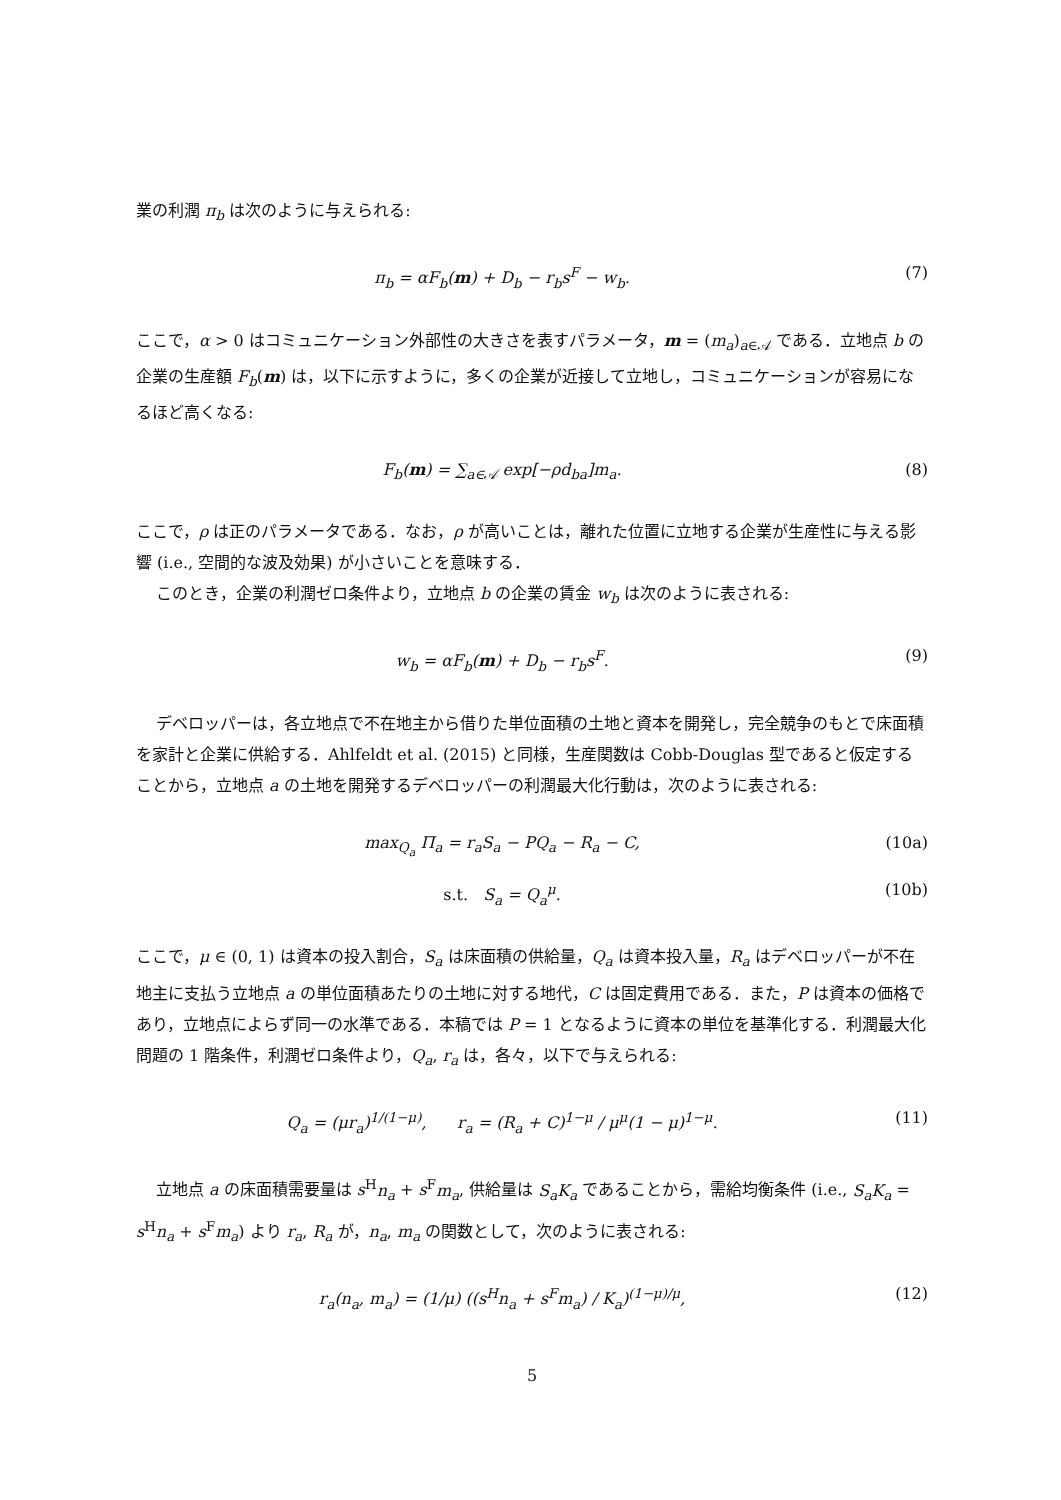業の利潤 π<sub>b</sub> は次のように与えられる:
π<sub>b</sub> = αF<sub>b</sub>(m) + D<sub>b</sub> − r<sub>b</sub>s<sup>F</sup> − w<sub>b</sub>. (7)
ここで，α > 0 はコミュニケーション外部性の大きさを表すパラメータ，m = (m<sub>a</sub>)<sub>a∈𝒜</sub> である．立地点 b の企業の生産額 F<sub>b</sub>(m) は，以下に示すように，多くの企業が近接して立地し，コミュニケーションが容易になるほど高くなる:
F<sub>b</sub>(m) = ∑<sub>a∈𝒜</sub> exp[−ρd<sub>ba</sub>]m<sub>a</sub>. (8)
ここで，ρ は正のパラメータである．なお，ρ が高いことは，離れた位置に立地する企業が生産性に与える影響 (i.e., 空間的な波及効果) が小さいことを意味する．
このとき，企業の利潤ゼロ条件より，立地点 b の企業の賃金 w<sub>b</sub> は次のように表される:
w<sub>b</sub> = αF<sub>b</sub>(m) + D<sub>b</sub> − r<sub>b</sub>s<sup>F</sup>. (9)
デベロッパーは，各立地点で不在地主から借りた単位面積の土地と資本を開発し，完全競争のもとで床面積を家計と企業に供給する．Ahlfeldt et al. (2015) と同様，生産関数は Cobb-Douglas 型であると仮定することから，立地点 a の土地を開発するデベロッパーの利潤最大化行動は，次のように表される:
max<sub>Q<sub>a</sub></sub> Π<sub>a</sub> = r<sub>a</sub>S<sub>a</sub> − PQ<sub>a</sub> − R<sub>a</sub> − C, (10a)
s.t. S<sub>a</sub> = Q<sub>a</sub><sup>μ</sup>. (10b)
ここで，μ ∈ (0, 1) は資本の投入割合，S<sub>a</sub> は床面積の供給量，Q<sub>a</sub> は資本投入量，R<sub>a</sub> はデベロッパーが不在地主に支払う立地点 a の単位面積あたりの土地に対する地代，C は固定費用である．また，P は資本の価格であり，立地点によらず同一の水準である．本稿では P = 1 となるように資本の単位を基準化する．利潤最大化問題の 1 階条件，利潤ゼロ条件より，Q<sub>a</sub>, r<sub>a</sub> は，各々，以下で与えられる:
Q<sub>a</sub> = (μr<sub>a</sub>)<sup>1/(1−μ)</sup>, r<sub>a</sub> = (R<sub>a</sub> + C)<sup>1−μ</sup> / μ<sup>μ</sup>(1 − μ)<sup>1−μ</sup>. (11)
立地点 a の床面積需要量は s<sup>H</sup>n<sub>a</sub> + s<sup>F</sup>m<sub>a</sub>, 供給量は S<sub>a</sub>K<sub>a</sub> であることから，需給均衡条件 (i.e., S<sub>a</sub>K<sub>a</sub> = s<sup>H</sup>n<sub>a</sub> + s<sup>F</sup>m<sub>a</sub>) より r<sub>a</sub>, R<sub>a</sub> が，n<sub>a</sub>, m<sub>a</sub> の関数として，次のように表される:
r<sub>a</sub>(n<sub>a</sub>, m<sub>a</sub>) = (1/μ) ((s<sup>H</sup>n<sub>a</sub> + s<sup>F</sup>m<sub>a</sub>) / K<sub>a</sub>)<sup>(1−μ)/μ</sup>, (12)
5